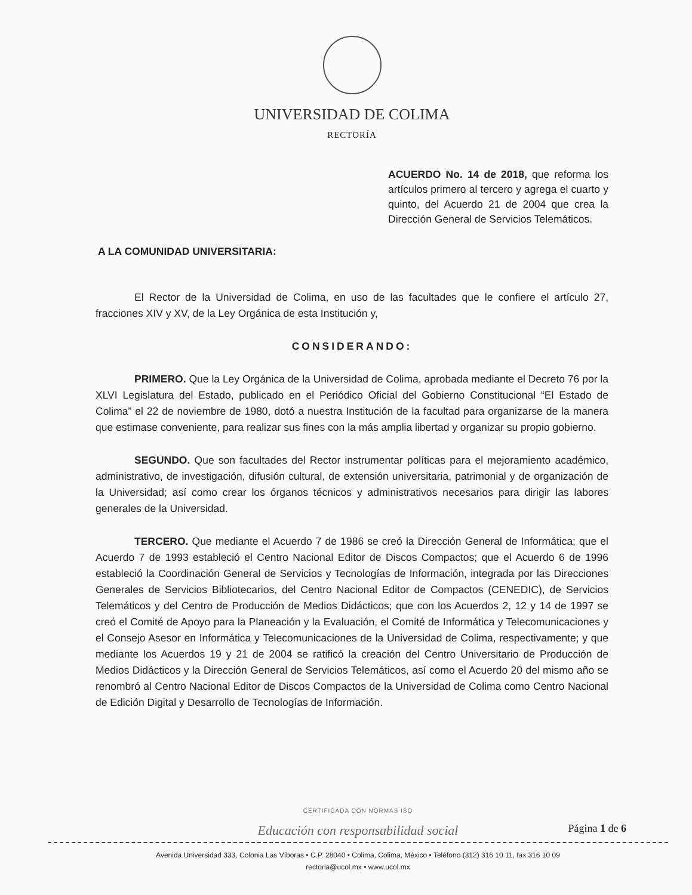UNIVERSIDAD DE COLIMA
RECTORÍA
ACUERDO No. 14 de 2018, que reforma los artículos primero al tercero y agrega el cuarto y quinto, del Acuerdo 21 de 2004 que crea la Dirección General de Servicios Telemáticos.
A LA COMUNIDAD UNIVERSITARIA:
El Rector de la Universidad de Colima, en uso de las facultades que le confiere el artículo 27, fracciones XIV y XV, de la Ley Orgánica de esta Institución y,
CONSIDERANDO:
PRIMERO. Que la Ley Orgánica de la Universidad de Colima, aprobada mediante el Decreto 76 por la XLVI Legislatura del Estado, publicado en el Periódico Oficial del Gobierno Constitucional “El Estado de Colima” el 22 de noviembre de 1980, dotó a nuestra Institución de la facultad para organizarse de la manera que estimase conveniente, para realizar sus fines con la más amplia libertad y organizar su propio gobierno.
SEGUNDO. Que son facultades del Rector instrumentar políticas para el mejoramiento académico, administrativo, de investigación, difusión cultural, de extensión universitaria, patrimonial y de organización de la Universidad; así como crear los órganos técnicos y administrativos necesarios para dirigir las labores generales de la Universidad.
TERCERO. Que mediante el Acuerdo 7 de 1986 se creó la Dirección General de Informática; que el Acuerdo 7 de 1993 estableció el Centro Nacional Editor de Discos Compactos; que el Acuerdo 6 de 1996 estableció la Coordinación General de Servicios y Tecnologías de Información, integrada por las Direcciones Generales de Servicios Bibliotecarios, del Centro Nacional Editor de Compactos (CENEDIC), de Servicios Telemáticos y del Centro de Producción de Medios Didácticos; que con los Acuerdos 2, 12 y 14 de 1997 se creó el Comité de Apoyo para la Planeación y la Evaluación, el Comité de Informática y Telecomunicaciones y el Consejo Asesor en Informática y Telecomunicaciones de la Universidad de Colima, respectivamente; y que mediante los Acuerdos 19 y 21 de 2004 se ratificó la creación del Centro Universitario de Producción de Medios Didácticos y la Dirección General de Servicios Telemáticos, así como el Acuerdo 20 del mismo año se renombró al Centro Nacional Editor de Discos Compactos de la Universidad de Colima como Centro Nacional de Edición Digital y Desarrollo de Tecnologías de Información.
CERTIFICADA CON NORMAS ISO
Educación con responsabilidad social
Página 1 de 6
Avenida Universidad 333, Colonia Las Víboras • C.P. 28040 • Colima, Colima, México • Teléfono (312) 316 10 11, fax 316 10 09
rectoria@ucol.mx • www.ucol.mx